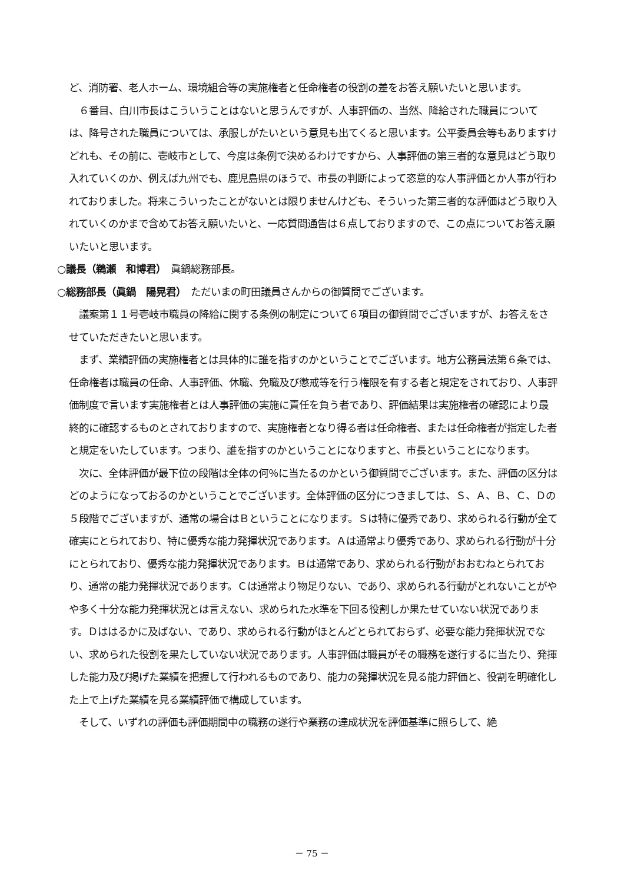ど、消防署、老人ホーム、環境組合等の実施権者と任命権者の役割の差をお答え願いたいと思います。
　６番目、白川市長はこういうことはないと思うんですが、人事評価の、当然、降給された職員については、降号された職員については、承服しがたいという意見も出てくると思います。公平委員会等もありますけどれも、その前に、壱岐市として、今度は条例で決めるわけですから、人事評価の第三者的な意見はどう取り入れていくのか、例えば九州でも、鹿児島県のほうで、市長の判断によって恣意的な人事評価とか人事が行われておりました。将来こういったことがないとは限りませんけども、そういった第三者的な評価はどう取り入れていくのかまで含めてお答え願いたいと、一応質問通告は６点しておりますので、この点についてお答え願いたいと思います。
○議長（鵜瀬　和博君）　眞鍋総務部長。
○総務部長（眞鍋　陽晃君）　ただいまの町田議員さんからの御質問でございます。
　議案第１１号壱岐市職員の降給に関する条例の制定について６項目の御質問でございますが、お答えをさせていただきたいと思います。
　まず、業績評価の実施権者とは具体的に誰を指すのかということでございます。地方公務員法第６条では、任命権者は職員の任命、人事評価、休職、免職及び懲戒等を行う権限を有する者と規定をされており、人事評価制度で言います実施権者とは人事評価の実施に責任を負う者であり、評価結果は実施権者の確認により最終的に確認するものとされておりますので、実施権者となり得る者は任命権者、または任命権者が指定した者と規定をいたしています。つまり、誰を指すのかということになりますと、市長ということになります。
　次に、全体評価が最下位の段階は全体の何％に当たるのかという御質問でございます。また、評価の区分はどのようになっておるのかということでございます。全体評価の区分につきましては、Ｓ、Ａ、Ｂ、Ｃ、Ｄの５段階でございますが、通常の場合はＢということになります。Ｓは特に優秀であり、求められる行動が全て確実にとられており、特に優秀な能力発揮状況であります。Ａは通常より優秀であり、求められる行動が十分にとられており、優秀な能力発揮状況であります。Ｂは通常であり、求められる行動がおおむねとられており、通常の能力発揮状況であります。Ｃは通常より物足りない、であり、求められる行動がとれないことがやや多く十分な能力発揮状況とは言えない、求められた水準を下回る役割しか果たせていない状況であります。Ｄははるかに及ばない、であり、求められる行動がほとんどとられておらず、必要な能力発揮状況でない、求められた役割を果たしていない状況であります。人事評価は職員がその職務を遂行するに当たり、発揮した能力及び掲げた業績を把握して行われるものであり、能力の発揮状況を見る能力評価と、役割を明確化した上で上げた業績を見る業績評価で構成しています。
　そして、いずれの評価も評価期間中の職務の遂行や業務の達成状況を評価基準に照らして、絶
－ 75 －